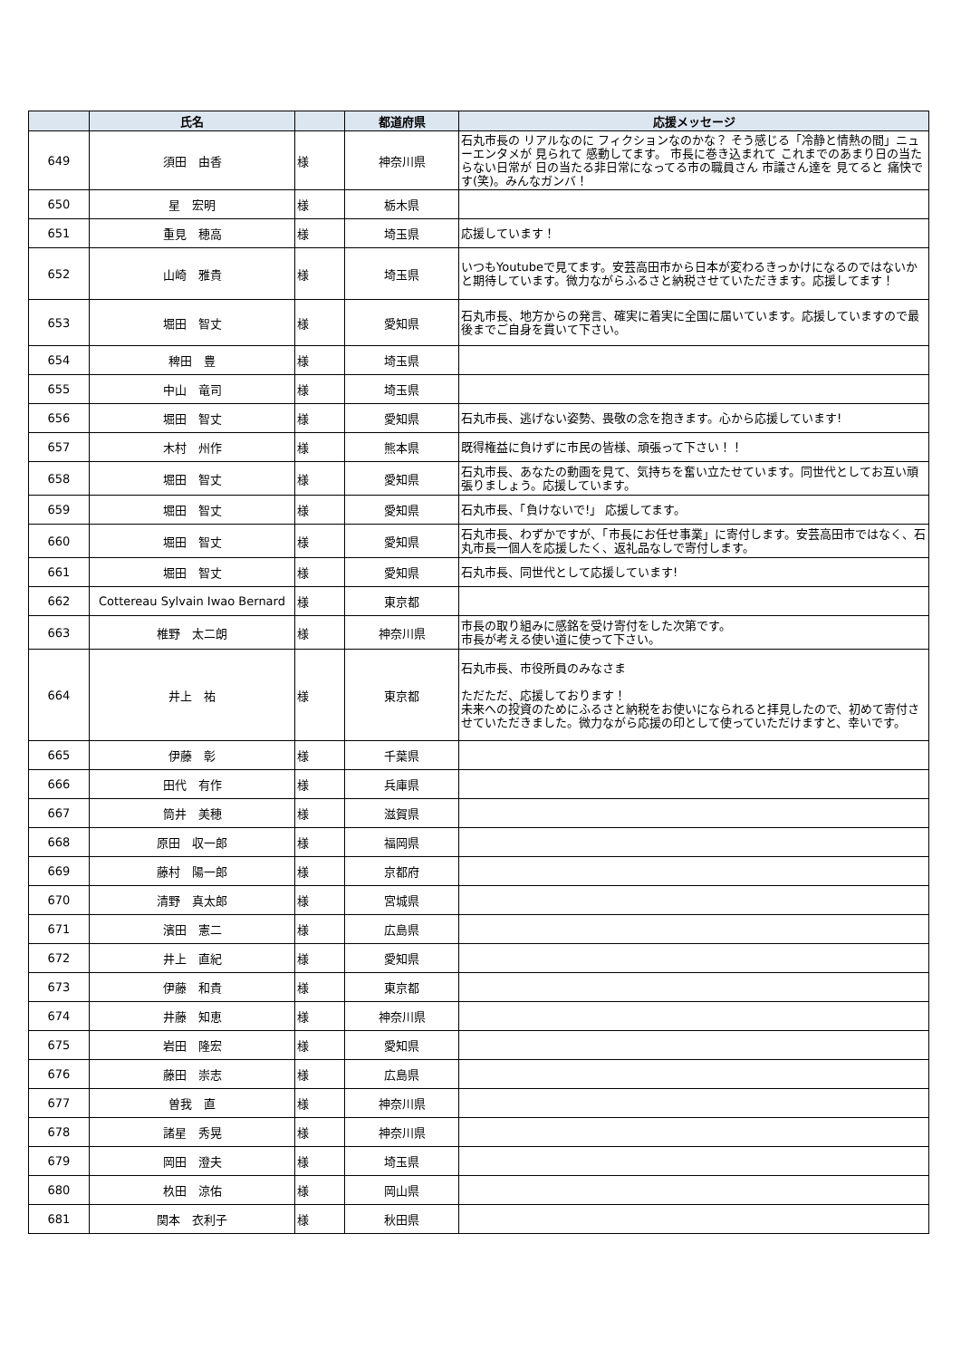| | 氏名 | | 都道府県 | 応援メッセージ |
| --- | --- | --- | --- | --- |
| 649 | 須田 由香 | 様 | 神奈川県 | 石丸市長の リアルなのに フィクションなのかな？ そう感じる「冷静と情熱の間」ニューエンタメが 見られて 感動してます。 市長に巻き込まれて これまでのあまり日の当たらない日常が 日の当たる非日常になってる市の職員さん 市議さん達を 見てると 痛快です(笑)。みんなガンバ！ |
| 650 | 星 宏明 | 様 | 栃木県 | |
| 651 | 重見 穂高 | 様 | 埼玉県 | 応援しています！ |
| 652 | 山崎 雅貴 | 様 | 埼玉県 | いつもYoutubeで見てます。安芸高田市から日本が変わるきっかけになるのではないかと期待しています。微力ながらふるさと納税させていただきます。応援してます！ |
| 653 | 堀田 智丈 | 様 | 愛知県 | 石丸市長、地方からの発言、確実に着実に全国に届いています。応援していますので最後までご自身を貫いて下さい。 |
| 654 | 稗田 豊 | 様 | 埼玉県 | |
| 655 | 中山 竜司 | 様 | 埼玉県 | |
| 656 | 堀田 智丈 | 様 | 愛知県 | 石丸市長、逃げない姿勢、畏敬の念を抱きます。心から応援しています! |
| 657 | 木村 州作 | 様 | 熊本県 | 既得権益に負けずに市民の皆様、頑張って下さい！！ |
| 658 | 堀田 智丈 | 様 | 愛知県 | 石丸市長、あなたの動画を見て、気持ちを奮い立たせています。同世代としてお互い頑張りましょう。応援しています。 |
| 659 | 堀田 智丈 | 様 | 愛知県 | 石丸市長、「負けないで!」 応援してます。 |
| 660 | 堀田 智丈 | 様 | 愛知県 | 石丸市長、わずかですが、「市長にお任せ事業」に寄付します。安芸高田市ではなく、石丸市長一個人を応援したく、返礼品なしで寄付します。 |
| 661 | 堀田 智丈 | 様 | 愛知県 | 石丸市長、同世代として応援しています! |
| 662 | Cottereau Sylvain Iwao Bernard | 様 | 東京都 | |
| 663 | 椎野 太二朗 | 様 | 神奈川県 | 市長の取り組みに感銘を受け寄付をした次第です。 市長が考える使い道に使って下さい。 |
| 664 | 井上 祐 | 様 | 東京都 | 石丸市長、市役所員のみなさま ただただ、応援しております！ 未来への投資のためにふるさと納税をお使いになられると拝見したので、初めて寄付させていただきました。微力ながら応援の印として使っていただけますと、幸いです。 |
| 665 | 伊藤 彰 | 様 | 千葉県 | |
| 666 | 田代 有作 | 様 | 兵庫県 | |
| 667 | 筒井 美穂 | 様 | 滋賀県 | |
| 668 | 原田 収一郎 | 様 | 福岡県 | |
| 669 | 藤村 陽一郎 | 様 | 京都府 | |
| 670 | 清野 真太郎 | 様 | 宮城県 | |
| 671 | 濱田 憲二 | 様 | 広島県 | |
| 672 | 井上 直紀 | 様 | 愛知県 | |
| 673 | 伊藤 和貴 | 様 | 東京都 | |
| 674 | 井藤 知恵 | 様 | 神奈川県 | |
| 675 | 岩田 隆宏 | 様 | 愛知県 | |
| 676 | 藤田 崇志 | 様 | 広島県 | |
| 677 | 曽我 直 | 様 | 神奈川県 | |
| 678 | 諸星 秀晃 | 様 | 神奈川県 | |
| 679 | 岡田 澄夫 | 様 | 埼玉県 | |
| 680 | 杦田 涼佑 | 様 | 岡山県 | |
| 681 | 関本 衣利子 | 様 | 秋田県 | |